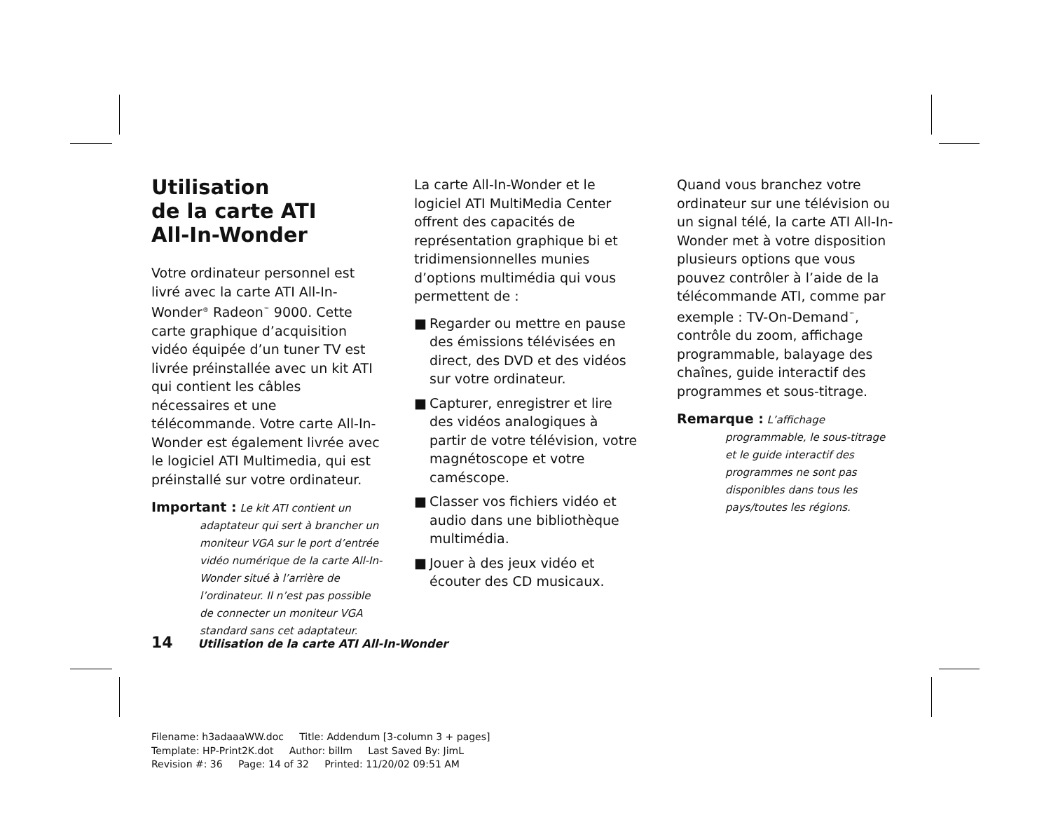Utilisation
de la carte ATI
All-In-Wonder
Votre ordinateur personnel est livré avec la carte ATI All-In-Wonder<sup>®</sup> Radeon<sup>™</sup> 9000. Cette carte graphique d’acquisition vidéo équipée d’un tuner TV est livrée préinstallée avec un kit ATI qui contient les câbles nécessaires et une télécommande. Votre carte All-In-Wonder est également livrée avec le logiciel ATI Multimedia, qui est préinstallé sur votre ordinateur.
Important : Le kit ATI contient un
adaptateur qui sert à brancher un moniteur VGA sur le port d’entrée vidéo numérique de la carte All-In-Wonder situé à l’arrière de l’ordinateur. Il n’est pas possible de connecter un moniteur VGA standard sans cet adaptateur.
La carte All-In-Wonder et le logiciel ATI MultiMedia Center offrent des capacités de représentation graphique bi et tridimensionnelles munies d’options multimédia qui vous permettent de :
■ Regarder ou mettre en pause des émissions télévisées en direct, des DVD et des vidéos sur votre ordinateur.
■ Capturer, enregistrer et lire des vidéos analogiques à partir de votre télévision, votre magnétoscope et votre caméscope.
■ Classer vos fichiers vidéo et audio dans une bibliothèque multimédia.
■ Jouer à des jeux vidéo et écouter des CD musicaux.
Quand vous branchez votre ordinateur sur une télévision ou un signal télé, la carte ATI All-In-Wonder met à votre disposition plusieurs options que vous pouvez contrôler à l’aide de la télécommande ATI, comme par exemple : TV-On-Demand<sup>™</sup>, contrôle du zoom, affichage programmable, balayage des chaînes, guide interactif des programmes et sous-titrage.
Remarque : L’affichage
programmable, le sous-titrage et le guide interactif des programmes ne sont pas disponibles dans tous les pays/toutes les régions.
14 Utilisation de la carte ATI All-In-Wonder
Filename: h3adaaaWW.doc Title: Addendum [3-column 3 + pages]
Template: HP-Print2K.dot Author: billm Last Saved By: JimL
Revision #: 36 Page: 14 of 32 Printed: 11/20/02 09:51 AM